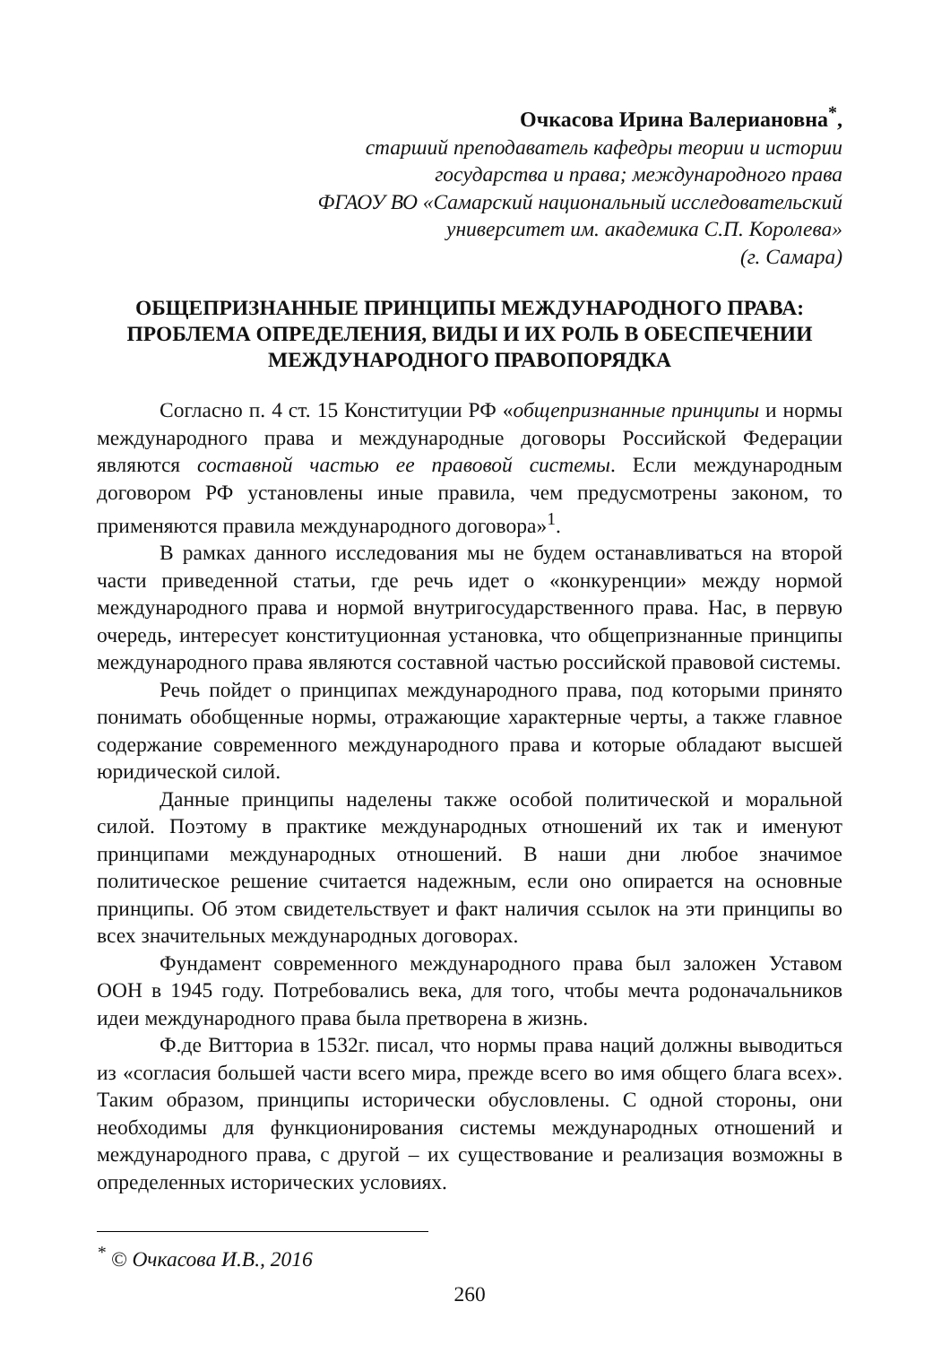Очкасова Ирина Валериановна<sup>*</sup>,
старший преподаватель кафедры теории и истории
государства и права; международного права
ФГАОУ ВО «Самарский национальный исследовательский
университет им. академика С.П. Королева»
(г. Самара)
ОБЩЕПРИЗНАННЫЕ ПРИНЦИПЫ МЕЖДУНАРОДНОГО ПРАВА: ПРОБЛЕМА ОПРЕДЕЛЕНИЯ, ВИДЫ И ИХ РОЛЬ В ОБЕСПЕЧЕНИИ МЕЖДУНАРОДНОГО ПРАВОПОРЯДКА
Согласно п. 4 ст. 15 Конституции РФ «общепризнанные принципы и нормы международного права и международные договоры Российской Федерации являются составной частью ее правовой системы. Если международным договором РФ установлены иные правила, чем предусмотрены законом, то применяются правила международного договора»<sup>1</sup>.
В рамках данного исследования мы не будем останавливаться на второй части приведенной статьи, где речь идет о «конкуренции» между нормой международного права и нормой внутригосударственного права. Нас, в первую очередь, интересует конституционная установка, что общепризнанные принципы международного права являются составной частью российской правовой системы.
Речь пойдет о принципах международного права, под которыми принято понимать обобщенные нормы, отражающие характерные черты, а также главное содержание современного международного права и которые обладают высшей юридической силой.
Данные принципы наделены также особой политической и моральной силой. Поэтому в практике международных отношений их так и именуют принципами международных отношений. В наши дни любое значимое политическое решение считается надежным, если оно опирается на основные принципы. Об этом свидетельствует и факт наличия ссылок на эти принципы во всех значительных международных договорах.
Фундамент современного международного права был заложен Уставом ООН в 1945 году. Потребовались века, для того, чтобы мечта родоначальников идеи международного права была претворена в жизнь.
Ф.де Витториа в 1532г. писал, что нормы права наций должны выводиться из «согласия большей части всего мира, прежде всего во имя общего блага всех». Таким образом, принципы исторически обусловлены. С одной стороны, они необходимы для функционирования системы международных отношений и международного права, с другой – их существование и реализация возможны в определенных исторических условиях.
<sup>*</sup> © Очкасова И.В., 2016
260